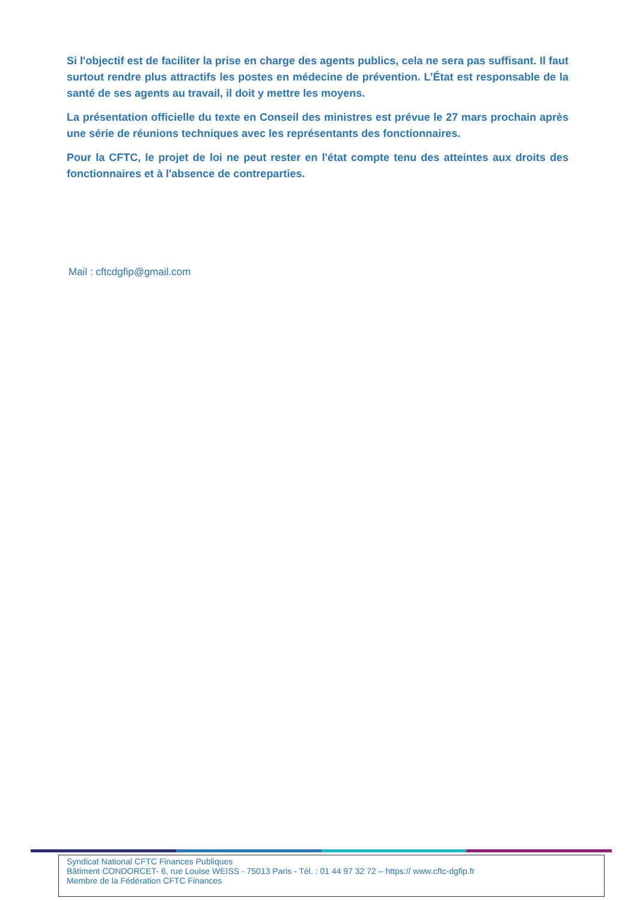Si l'objectif est de faciliter la prise en charge des agents publics, cela ne sera pas suffisant. Il faut surtout rendre plus attractifs les postes en médecine de prévention. L’État est responsable de la santé de ses agents au travail, il doit y mettre les moyens.
La présentation officielle du texte en Conseil des ministres est prévue le 27 mars prochain après une série de réunions techniques avec les représentants des fonctionnaires.
Pour la CFTC, le projet de loi ne peut rester en l'état compte tenu des atteintes aux droits des fonctionnaires et à l'absence de contreparties.
Mail : cftcdgfip@gmail.com
Syndicat National CFTC Finances Publiques
Bâtiment CONDORCET- 6, rue Louise WEISS - 75013 Paris - Tél. : 01 44 97 32 72 – https:// www.cftc-dgfip.fr
Membre de la Fédération CFTC Finances